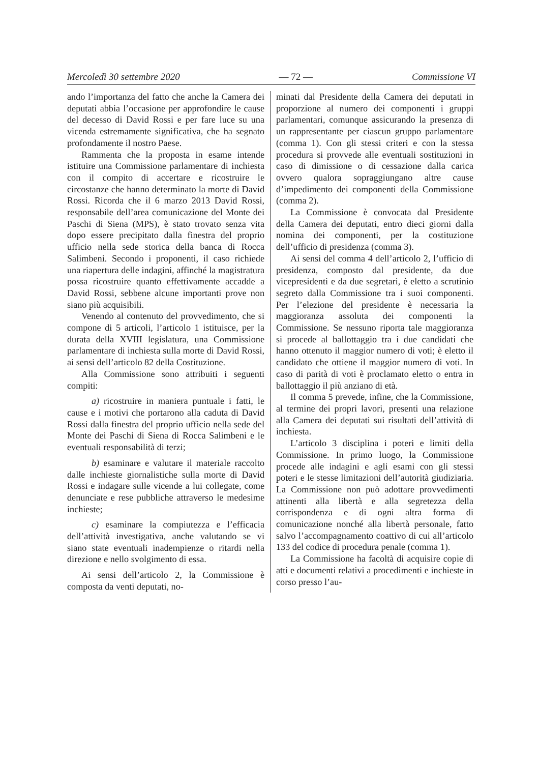Mercoledì 30 settembre 2020 — 72 — Commissione VI
ando l’importanza del fatto che anche la Camera dei deputati abbia l’occasione per approfondire le cause del decesso di David Rossi e per fare luce su una vicenda estremamente significativa, che ha segnato profondamente il nostro Paese.
Rammenta che la proposta in esame intende istituire una Commissione parlamentare di inchiesta con il compito di accertare e ricostruire le circostanze che hanno determinato la morte di David Rossi. Ricorda che il 6 marzo 2013 David Rossi, responsabile dell’area comunicazione del Monte dei Paschi di Siena (MPS), è stato trovato senza vita dopo essere precipitato dalla finestra del proprio ufficio nella sede storica della banca di Rocca Salimbeni. Secondo i proponenti, il caso richiede una riapertura delle indagini, affinché la magistratura possa ricostruire quanto effettivamente accadde a David Rossi, sebbene alcune importanti prove non siano più acquisibili.
Venendo al contenuto del provvedimento, che si compone di 5 articoli, l’articolo 1 istituisce, per la durata della XVIII legislatura, una Commissione parlamentare di inchiesta sulla morte di David Rossi, ai sensi dell’articolo 82 della Costituzione.
Alla Commissione sono attribuiti i seguenti compiti:
a) ricostruire in maniera puntuale i fatti, le cause e i motivi che portarono alla caduta di David Rossi dalla finestra del proprio ufficio nella sede del Monte dei Paschi di Siena di Rocca Salimbeni e le eventuali responsabilità di terzi;
b) esaminare e valutare il materiale raccolto dalle inchieste giornalistiche sulla morte di David Rossi e indagare sulle vicende a lui collegate, come denunciate e rese pubbliche attraverso le medesime inchieste;
c) esaminare la compiutezza e l’efficacia dell’attività investigativa, anche valutando se vi siano state eventuali inadempienze o ritardi nella direzione e nello svolgimento di essa.
Ai sensi dell’articolo 2, la Commissione è composta da venti deputati, no-
minati dal Presidente della Camera dei deputati in proporzione al numero dei componenti i gruppi parlamentari, comunque assicurando la presenza di un rappresentante per ciascun gruppo parlamentare (comma 1). Con gli stessi criteri e con la stessa procedura si provvede alle eventuali sostituzioni in caso di dimissione o di cessazione dalla carica ovvero qualora sopraggiungano altre cause d’impedimento dei componenti della Commissione (comma 2).
La Commissione è convocata dal Presidente della Camera dei deputati, entro dieci giorni dalla nomina dei componenti, per la costituzione dell’ufficio di presidenza (comma 3).
Ai sensi del comma 4 dell’articolo 2, l’ufficio di presidenza, composto dal presidente, da due vicepresidenti e da due segretari, è eletto a scrutinio segreto dalla Commissione tra i suoi componenti. Per l’elezione del presidente è necessaria la maggioranza assoluta dei componenti la Commissione. Se nessuno riporta tale maggioranza si procede al ballottaggio tra i due candidati che hanno ottenuto il maggior numero di voti; è eletto il candidato che ottiene il maggior numero di voti. In caso di parità di voti è proclamato eletto o entra in ballottaggio il più anziano di età.
Il comma 5 prevede, infine, che la Commissione, al termine dei propri lavori, presenti una relazione alla Camera dei deputati sui risultati dell’attività di inchiesta.
L’articolo 3 disciplina i poteri e limiti della Commissione. In primo luogo, la Commissione procede alle indagini e agli esami con gli stessi poteri e le stesse limitazioni dell’autorità giudiziaria. La Commissione non può adottare provvedimenti attinenti alla libertà e alla segretezza della corrispondenza e di ogni altra forma di comunicazione nonché alla libertà personale, fatto salvo l’accompagnamento coattivo di cui all’articolo 133 del codice di procedura penale (comma 1).
La Commissione ha facoltà di acquisire copie di atti e documenti relativi a procedimenti e inchieste in corso presso l’au-